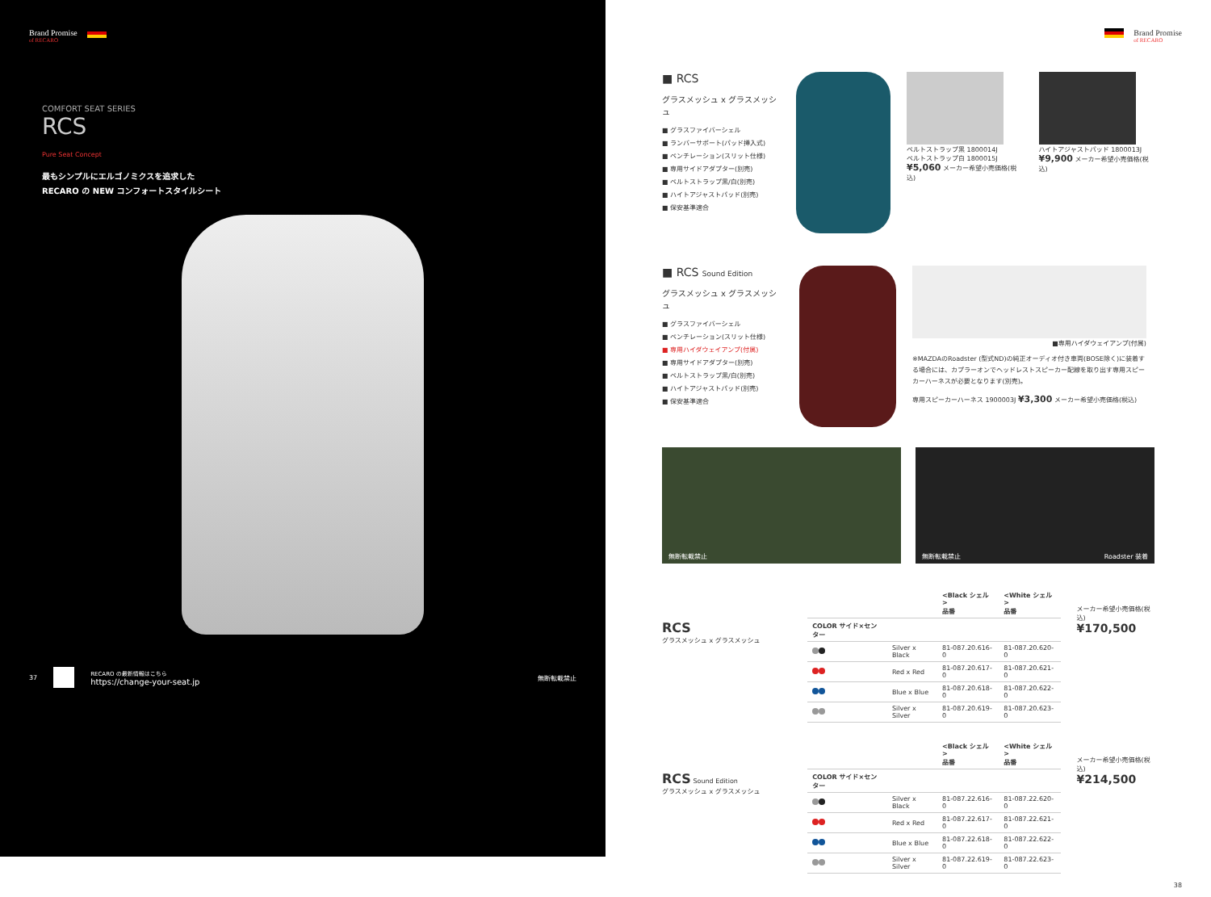Brand Promise
of RECARO
COMFORT SEAT SERIES
RCS
Pure Seat Concept
最もシンプルにエルゴノミクスを追求した
RECARO の NEW コンフォートスタイルシート
37
RECARO の最新情報はこちら
https://change-your-seat.jp
無断転載禁止
Brand Promise
of RECARO
■ RCS
グラスメッシュ x グラスメッシュ
■ グラスファイバーシェル
■ ランバーサポート(パッド挿入式)
■ ベンチレーション(スリット仕様)
■ 専用サイドアダプター(別売)
■ ベルトストラップ黒/白(別売)
■ ハイトアジャストパッド(別売)
■ 保安基準適合
ベルトストラップ黒 1800014J
ベルトストラップ白 1800015J
¥5,060 メーカー希望小売価格(税込)
ハイトアジャストパッド 1800013J
¥9,900 メーカー希望小売価格(税込)
■ RCS Sound Edition
グラスメッシュ x グラスメッシュ
■ グラスファイバーシェル
■ ベンチレーション(スリット仕様)
■ 専用ハイダウェイアンプ(付属)
■ 専用サイドアダプター(別売)
■ ベルトストラップ黒/白(別売)
■ ハイトアジャストパッド(別売)
■ 保安基準適合
■専用ハイダウェイアンプ(付属)
※MAZDAのRoadster (型式ND)の純正オーディオ付き車両(BOSE除く)に装着する場合には、カプラーオンでヘッドレストスピーカー配線を取り出す専用スピーカーハーネスが必要となります(別売)。
専用スピーカーハーネス 1900003J ¥3,300 メーカー希望小売価格(税込)
無断転載禁止 無断転載禁止 Roadster 装着
RCS
グラスメッシュ x グラスメッシュ
| | | <Black シェル> 品番 | <White シェル> 品番 |
| --- | --- | --- | --- |
| COLOR サイド×センター | | | |
| | Silver x Black | 81-087.20.616-0 | 81-087.20.620-0 |
| | Red x Red | 81-087.20.617-0 | 81-087.20.621-0 |
| | Blue x Blue | 81-087.20.618-0 | 81-087.20.622-0 |
| | Silver x Silver | 81-087.20.619-0 | 81-087.20.623-0 |
メーカー希望小売価格(税込)
¥170,500
RCS Sound Edition
グラスメッシュ x グラスメッシュ
| | | <Black シェル> 品番 | <White シェル> 品番 |
| --- | --- | --- | --- |
| COLOR サイド×センター | | | |
| | Silver x Black | 81-087.22.616-0 | 81-087.22.620-0 |
| | Red x Red | 81-087.22.617-0 | 81-087.22.621-0 |
| | Blue x Blue | 81-087.22.618-0 | 81-087.22.622-0 |
| | Silver x Silver | 81-087.22.619-0 | 81-087.22.623-0 |
メーカー希望小売価格(税込)
¥214,500
38